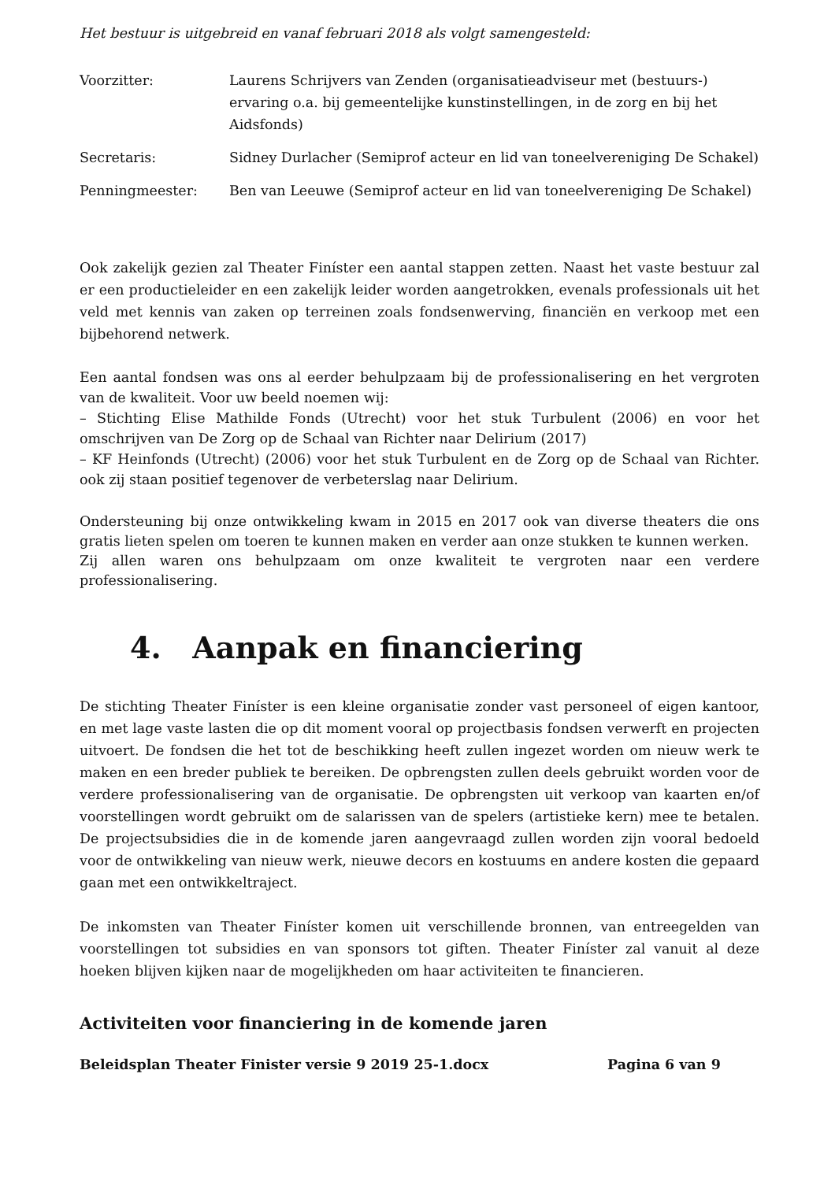Het bestuur is uitgebreid en vanaf februari 2018 als volgt samengesteld:
Voorzitter: Laurens Schrijvers van Zenden (organisatieadviseur met (bestuurs-) ervaring o.a. bij gemeentelijke kunstinstellingen, in de zorg en bij het Aidsfonds)
Secretaris: Sidney Durlacher (Semiprof acteur en lid van toneelvereniging De Schakel)
Penningmeester: Ben van Leeuwe (Semiprof acteur en lid van toneelvereniging De Schakel)
Ook zakelijk gezien zal Theater Finíster een aantal stappen zetten. Naast het vaste bestuur zal er een productieleider en een zakelijk leider worden aangetrokken, evenals professionals uit het veld met kennis van zaken op terreinen zoals fondsenwerving, financiën en verkoop met een bijbehorend netwerk.
Een aantal fondsen was ons al eerder behulpzaam bij de professionalisering en het vergroten van de kwaliteit. Voor uw beeld noemen wij:
– Stichting Elise Mathilde Fonds (Utrecht) voor het stuk Turbulent (2006) en voor het omschrijven van De Zorg op de Schaal van Richter naar Delirium (2017)
– KF Heinfonds (Utrecht) (2006) voor het stuk Turbulent en de Zorg op de Schaal van Richter. ook zij staan positief tegenover de verbeterslag naar Delirium.
Ondersteuning bij onze ontwikkeling kwam in 2015 en 2017 ook van diverse theaters die ons gratis lieten spelen om toeren te kunnen maken en verder aan onze stukken te kunnen werken.
Zij allen waren ons behulpzaam om onze kwaliteit te vergroten naar een verdere professionalisering.
4. Aanpak en financiering
De stichting Theater Finíster is een kleine organisatie zonder vast personeel of eigen kantoor, en met lage vaste lasten die op dit moment vooral op projectbasis fondsen verwerft en projecten uitvoert. De fondsen die het tot de beschikking heeft zullen ingezet worden om nieuw werk te maken en een breder publiek te bereiken. De opbrengsten zullen deels gebruikt worden voor de verdere professionalisering van de organisatie. De opbrengsten uit verkoop van kaarten en/of voorstellingen wordt gebruikt om de salarissen van de spelers (artistieke kern) mee te betalen. De projectsubsidies die in de komende jaren aangevraagd zullen worden zijn vooral bedoeld voor de ontwikkeling van nieuw werk, nieuwe decors en kostuums en andere kosten die gepaard gaan met een ontwikkeltraject.
De inkomsten van Theater Finíster komen uit verschillende bronnen, van entreegelden van voorstellingen tot subsidies en van sponsors tot giften. Theater Finíster zal vanuit al deze hoeken blijven kijken naar de mogelijkheden om haar activiteiten te financieren.
Activiteiten voor financiering in de komende jaren
Beleidsplan Theater Finister versie 9 2019 25-1.docx Pagina 6 van 9